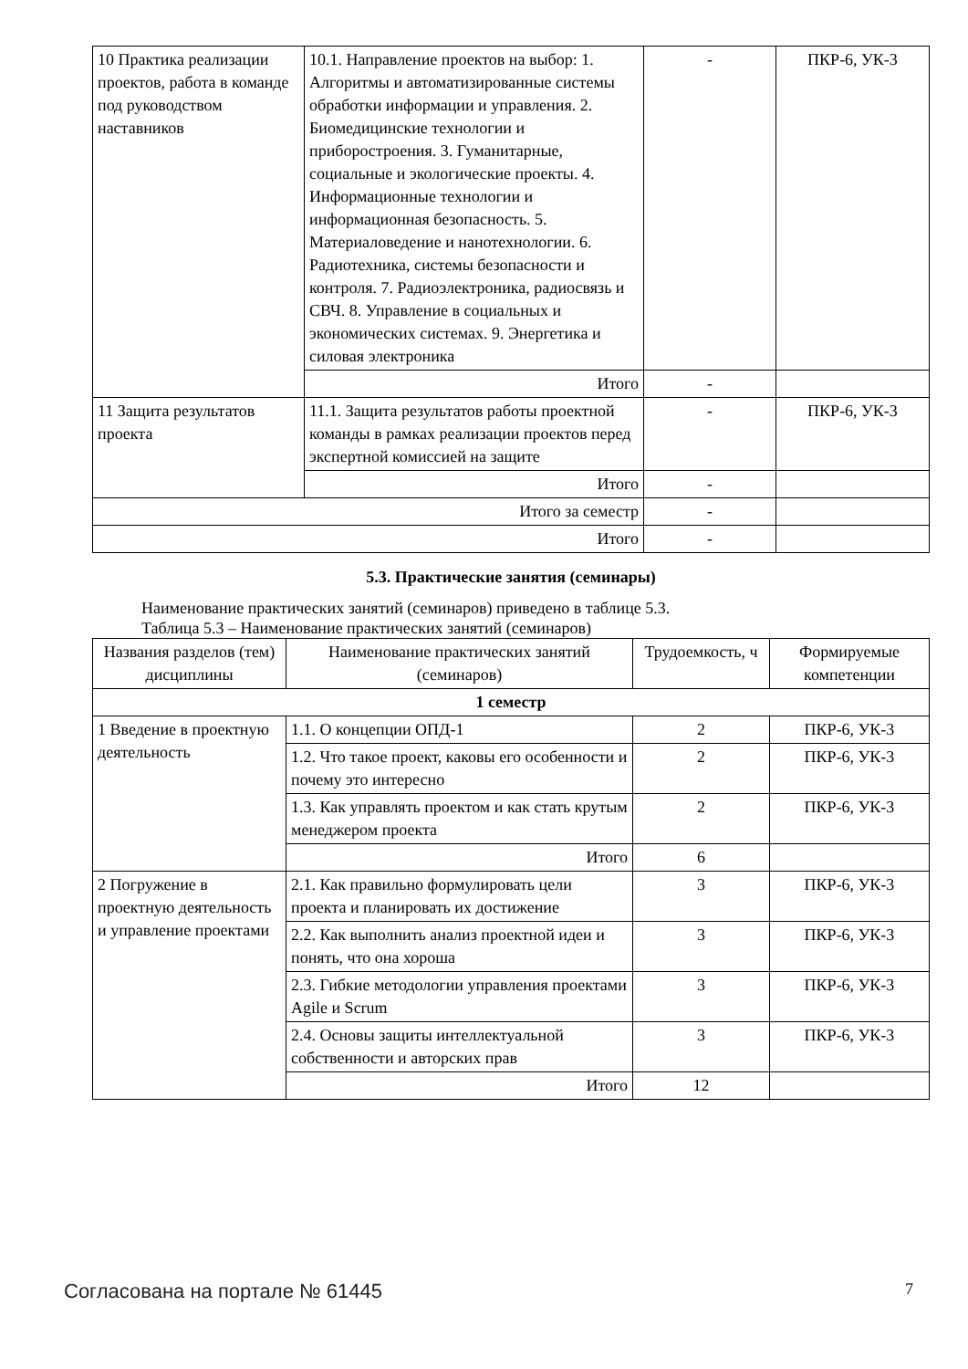| 10 Практика реализации проектов, работа в команде под руководством наставников | 10.1. Направление проектов на выбор: 1. Алгоритмы и автоматизированные системы обработки информации и управления. 2. Биомедицинские технологии и приборостроения. 3. Гуманитарные, социальные и экологические проекты. 4. Информационные технологии и информационная безопасность. 5. Материаловедение и нанотехнологии. 6. Радиотехника, системы безопасности и контроля. 7. Радиоэлектроника, радиосвязь и СВЧ. 8. Управление в социальных и экономических системах. 9. Энергетика и силовая электроника | - | ПКР-6, УК-3 |
| | Итого | - | |
| 11 Защита результатов проекта | 11.1. Защита результатов работы проектной команды в рамках реализации проектов перед экспертной комиссией на защите | - | ПКР-6, УК-3 |
| | Итого | - | |
| Итого за семестр | | - | |
| Итого | | - | |
5.3. Практические занятия (семинары)
Наименование практических занятий (семинаров) приведено в таблице 5.3.
Таблица 5.3 – Наименование практических занятий (семинаров)
| Названия разделов (тем) дисциплины | Наименование практических занятий (семинаров) | Трудоемкость, ч | Формируемые компетенции |
| --- | --- | --- | --- |
| 1 семестр | | | |
| 1 Введение в проектную деятельность | 1.1. О концепции ОПД-1 | 2 | ПКР-6, УК-3 |
| | 1.2. Что такое проект, каковы его особенности и почему это интересно | 2 | ПКР-6, УК-3 |
| | 1.3. Как управлять проектом и как стать крутым менеджером проекта | 2 | ПКР-6, УК-3 |
| | Итого | 6 | |
| 2 Погружение в проектную деятельность и управление проектами | 2.1. Как правильно формулировать цели проекта и планировать их достижение | 3 | ПКР-6, УК-3 |
| | 2.2. Как выполнить анализ проектной идеи и понять, что она хороша | 3 | ПКР-6, УК-3 |
| | 2.3. Гибкие методологии управления проектами Agile и Scrum | 3 | ПКР-6, УК-3 |
| | 2.4. Основы защиты интеллектуальной собственности и авторских прав | 3 | ПКР-6, УК-3 |
| | Итого | 12 | |
Согласована на портале № 61445 7